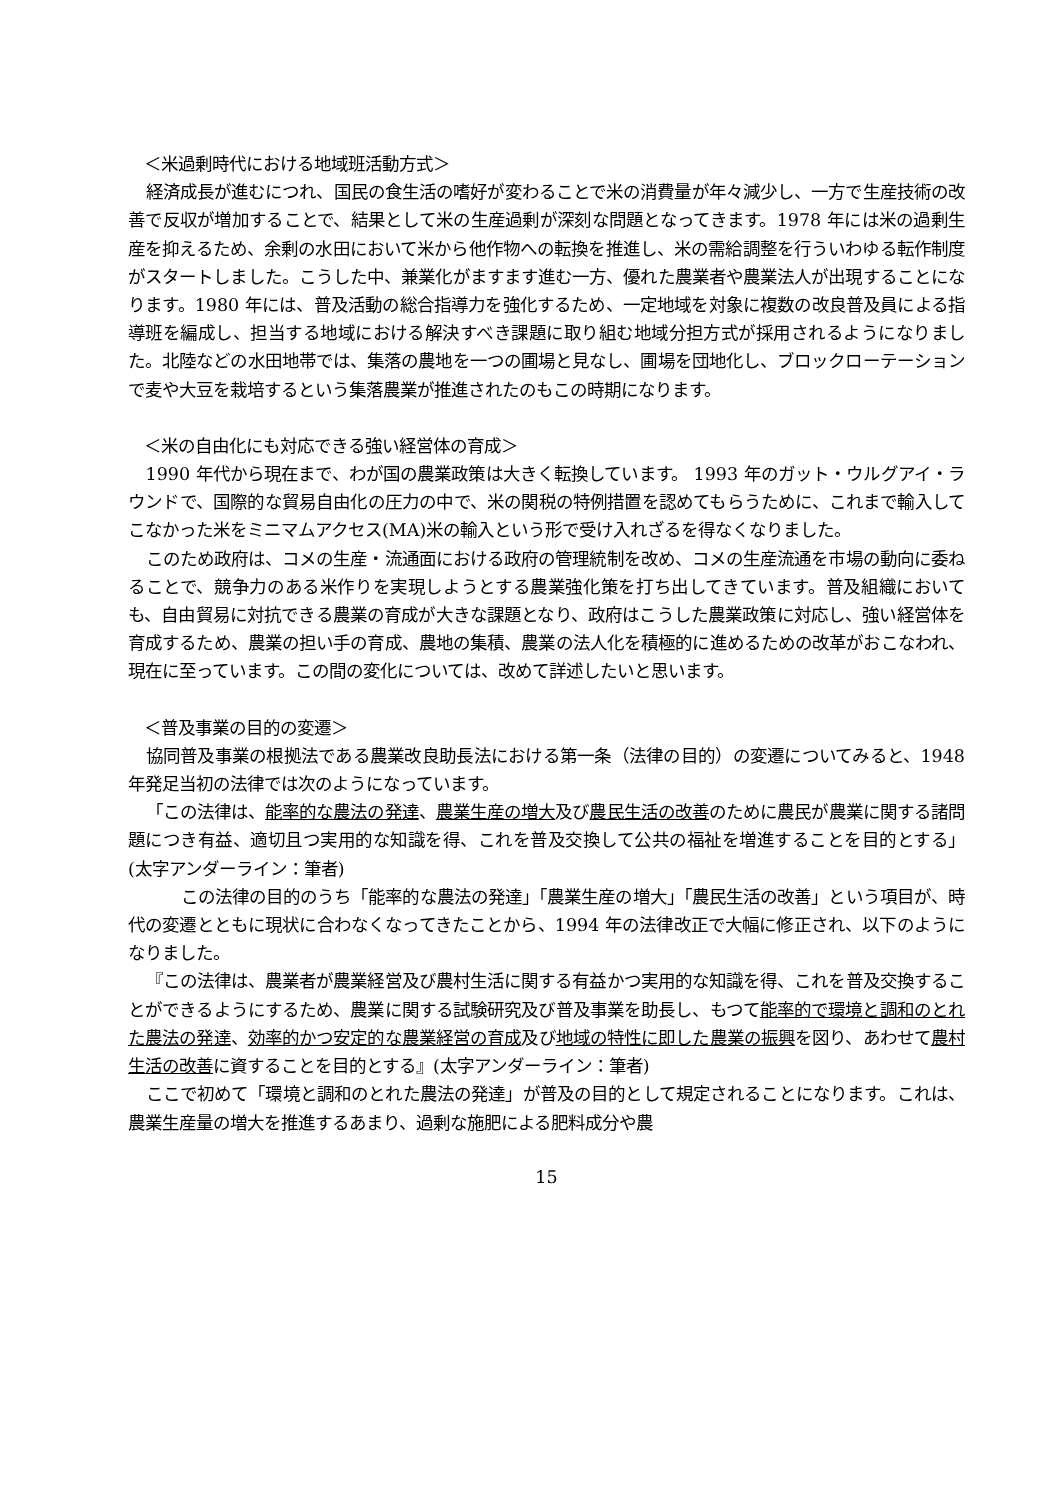＜米過剰時代における地域班活動方式＞
経済成長が進むにつれ、国民の食生活の嗜好が変わることで米の消費量が年々減少し、一方で生産技術の改善で反収が増加することで、結果として米の生産過剰が深刻な問題となってきます。1978 年には米の過剰生産を抑えるため、余剰の水田において米から他作物への転換を推進し、米の需給調整を行ういわゆる転作制度がスタートしました。こうした中、兼業化がますます進む一方、優れた農業者や農業法人が出現することになります。1980 年には、普及活動の総合指導力を強化するため、一定地域を対象に複数の改良普及員による指導班を編成し、担当する地域における解決すべき課題に取り組む地域分担方式が採用されるようになりました。北陸などの水田地帯では、集落の農地を一つの圃場と見なし、圃場を団地化し、ブロックローテーションで麦や大豆を栽培するという集落農業が推進されたのもこの時期になります。
＜米の自由化にも対応できる強い経営体の育成＞
1990 年代から現在まで、わが国の農業政策は大きく転換しています。 1993 年のガット・ウルグアイ・ラウンドで、国際的な貿易自由化の圧力の中で、米の関税の特例措置を認めてもらうために、これまで輸入してこなかった米をミニマムアクセス(MA)米の輸入という形で受け入れざるを得なくなりました。
このため政府は、コメの生産・流通面における政府の管理統制を改め、コメの生産流通を市場の動向に委ねることで、競争力のある米作りを実現しようとする農業強化策を打ち出してきています。普及組織においても、自由貿易に対抗できる農業の育成が大きな課題となり、政府はこうした農業政策に対応し、強い経営体を育成するため、農業の担い手の育成、農地の集積、農業の法人化を積極的に進めるための改革がおこなわれ、現在に至っています。この間の変化については、改めて詳述したいと思います。
＜普及事業の目的の変遷＞
協同普及事業の根拠法である農業改良助長法における第一条（法律の目的）の変遷についてみると、1948 年発足当初の法律では次のようになっています。
「この法律は、能率的な農法の発達、農業生産の増大及び農民生活の改善のために農民が農業に関する諸問題につき有益、適切且つ実用的な知識を得、これを普及交換して公共の福祉を増進することを目的とする」(太字アンダーライン：筆者)
この法律の目的のうち「能率的な農法の発達」「農業生産の増大」「農民生活の改善」という項目が、時代の変遷とともに現状に合わなくなってきたことから、1994 年の法律改正で大幅に修正され、以下のようになりました。
『この法律は、農業者が農業経営及び農村生活に関する有益かつ実用的な知識を得、これを普及交換することができるようにするため、農業に関する試験研究及び普及事業を助長し、もつて能率的で環境と調和のとれた農法の発達、効率的かつ安定的な農業経営の育成及び地域の特性に即した農業の振興を図り、あわせて農村生活の改善に資することを目的とする』(太字アンダーライン：筆者)
ここで初めて「環境と調和のとれた農法の発達」が普及の目的として規定されることになります。これは、農業生産量の増大を推進するあまり、過剰な施肥による肥料成分や農
15